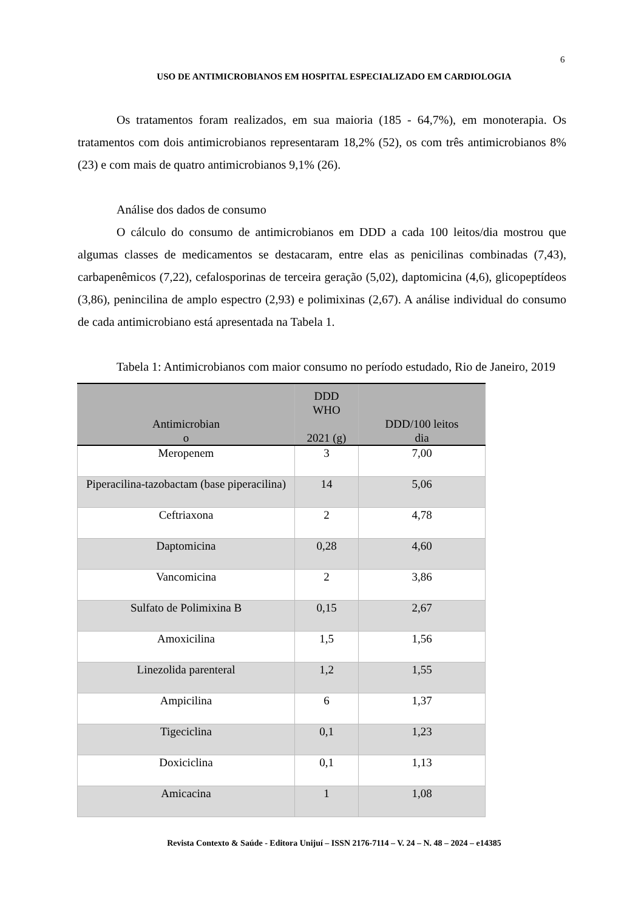6
USO DE ANTIMICROBIANOS EM HOSPITAL ESPECIALIZADO EM CARDIOLOGIA
Os tratamentos foram realizados, em sua maioria (185 - 64,7%), em monoterapia. Os tratamentos com dois antimicrobianos representaram 18,2% (52), os com três antimicrobianos 8% (23) e com mais de quatro antimicrobianos 9,1% (26).
Análise dos dados de consumo
O cálculo do consumo de antimicrobianos em DDD a cada 100 leitos/dia mostrou que algumas classes de medicamentos se destacaram, entre elas as penicilinas combinadas (7,43), carbapenêmicos (7,22), cefalosporinas de terceira geração (5,02), daptomicina (4,6), glicopeptídeos (3,86), penincilina de amplo espectro (2,93) e polimixinas (2,67). A análise individual do consumo de cada antimicrobiano está apresentada na Tabela 1.
Tabela 1: Antimicrobianos com maior consumo no período estudado, Rio de Janeiro, 2019
| Antimicrobian o | DDD WHO 2021 (g) | DDD/100 leitos dia |
| --- | --- | --- |
| Meropenem | 3 | 7,00 |
| Piperacilina-tazobactam (base piperacilina) | 14 | 5,06 |
| Ceftriaxona | 2 | 4,78 |
| Daptomicina | 0,28 | 4,60 |
| Vancomicina | 2 | 3,86 |
| Sulfato de Polimixina B | 0,15 | 2,67 |
| Amoxicilina | 1,5 | 1,56 |
| Linezolida parenteral | 1,2 | 1,55 |
| Ampicilina | 6 | 1,37 |
| Tigeciclina | 0,1 | 1,23 |
| Doxiciclina | 0,1 | 1,13 |
| Amicacina | 1 | 1,08 |
Revista Contexto & Saúde - Editora Unijuí – ISSN 2176-7114 – V. 24 – N. 48 – 2024 – e14385